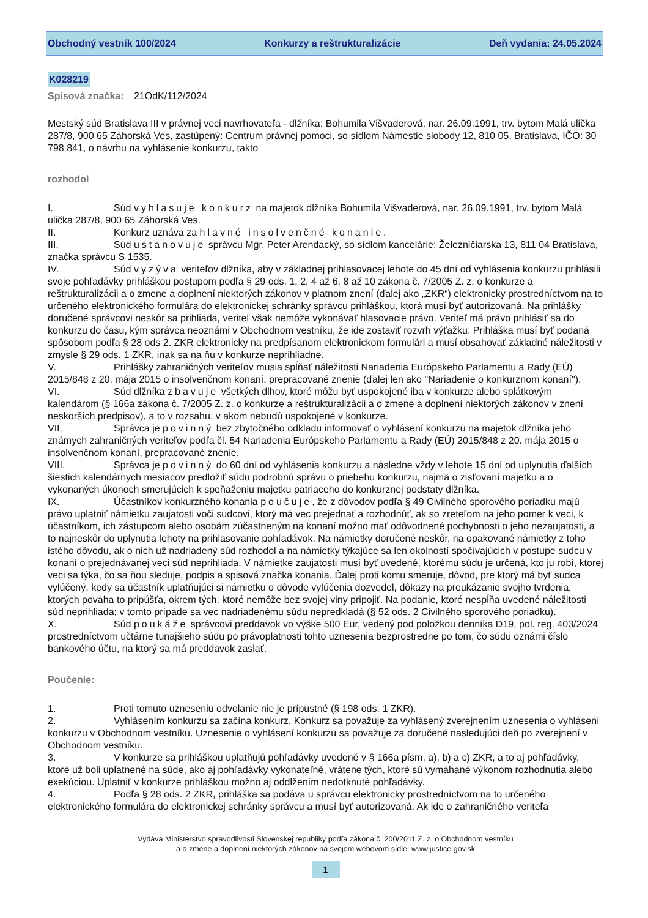Obchodný vestník 100/2024 Konkurzy a reštrukturalizácie Deň vydania: 24.05.2024
K028219
Spisová značka: 21OdK/112/2024
Mestský súd Bratislava III v právnej veci navrhovateľa - dlžníka: Bohumila Višvaderová, nar. 26.09.1991, trv. bytom Malá ulička 287/8, 900 65 Záhorská Ves, zastúpený: Centrum právnej pomoci, so sídlom Námestie slobody 12, 810 05, Bratislava, IČO: 30 798 841, o návrhu na vyhlásenie konkurzu, takto
rozhodol
I. Súd vyhlasuje konkurz na majetok dlžníka Bohumila Višvaderová, nar. 26.09.1991, trv. bytom Malá ulička 287/8, 900 65 Záhorská Ves.
II. Konkurz uznáva za hlavné insolvenčné konanie.
III. Súd ustanovuje správcu Mgr. Peter Arendacký, so sídlom kancelárie: Železničiarska 13, 811 04 Bratislava, značka správcu S 1535.
IV. Súd vyzýva veriteľov dlžníka, aby v základnej prihlasovacej lehote do 45 dní od vyhlásenia konkurzu prihlásili svoje pohľadávky prihláškou postupom podľa § 29 ods. 1, 2, 4 až 6, 8 až 10 zákona č. 7/2005 Z. z. o konkurze a reštrukturalizácii a o zmene a doplnení niektorých zákonov v platnom znení (ďalej ako „ZKR“) elektronicky prostredníctvom na to určeného elektronického formulára do elektronickej schránky správcu prihláškou, ktorá musí byť autorizovaná. Na prihlášky doručené správcovi neskôr sa prihliada, veriteľ však nemôže vykonávať hlasovacie právo. Veriteľ má právo prihlásiť sa do konkurzu do času, kým správca neoznámi v Obchodnom vestníku, že ide zostaviť rozvrh výťažku. Prihláška musí byť podaná spôsobom podľa § 28 ods 2. ZKR elektronicky na predpísanom elektronickom formulári a musí obsahovať základné náležitosti v zmysle § 29 ods. 1 ZKR, inak sa na ňu v konkurze neprihliadne.
V. Prihlášky zahraničných veriteľov musia spĺňať náležitosti Nariadenia Európskeho Parlamentu a Rady (EÚ) 2015/848 z 20. mája 2015 o insolvenčnom konaní, prepracované znenie (ďalej len ako "Nariadenie o konkurznom konaní").
VI. Súd dlžníka zbavuje všetkých dlhov, ktoré môžu byť uspokojené iba v konkurze alebo splátkovým kalendárom (§ 166a zákona č. 7/2005 Z. z. o konkurze a reštrukturalizácii a o zmene a doplnení niektorých zákonov v znení neskorších predpisov), a to v rozsahu, v akom nebudú uspokojené v konkurze.
VII. Správca je povinný bez zbytočného odkladu informovať o vyhlásení konkurzu na majetok dlžníka jeho známych zahraničných veriteľov podľa čl. 54 Nariadenia Európskeho Parlamentu a Rady (EÚ) 2015/848 z 20. mája 2015 o insolvenčnom konaní, prepracované znenie.
VIII. Správca je povinný do 60 dní od vyhlásenia konkurzu a následne vždy v lehote 15 dní od uplynutia ďalších šiestich kalendárnych mesiacov predložiť súdu podrobnú správu o priebehu konkurzu, najmä o zisťovaní majetku a o vykonaných úkonoch smerujúcich k speňaženiu majetku patriaceho do konkurznej podstaty dlžníka.
IX. Účastníkov konkurzného konania poučuje, že z dôvodov podľa § 49 Civilného sporového poriadku majú právo uplatniť námietku zaujatosti voči sudcovi, ktorý má vec prejednať a rozhodnúť, ak so zreteľom na jeho pomer k veci, k účastníkom, ich zástupcom alebo osobám zúčastneným na konaní možno mať odôvodnené pochybnosti o jeho nezaujatosti, a to najneskôr do uplynutia lehoty na prihlasovanie pohľadávok. Na námietky doručené neskôr, na opakované námietky z toho istého dôvodu, ak o nich už nadriadený súd rozhodol a na námietky týkajúce sa len okolností spočívajúcich v postupe sudcu v konaní o prejednávanej veci súd neprihliada. V námietke zaujatosti musí byť uvedené, ktorému súdu je určená, kto ju robí, ktorej veci sa týka, čo sa ňou sleduje, podpis a spisová značka konania. Ďalej proti komu smeruje, dôvod, pre ktorý má byť sudca vylúčený, kedy sa účastník uplatňujúci si námietku o dôvode vylúčenia dozvedel, dôkazy na preukázanie svojho tvrdenia, ktorých povaha to pripúšťa, okrem tých, ktoré nemôže bez svojej viny pripojiť. Na podanie, ktoré nespĺňa uvedené náležitosti súd neprihliada; v tomto prípade sa vec nadriadenému súdu nepredkladá (§ 52 ods. 2 Civilného sporového poriadku).
X. Súd poukáže správcovi preddavok vo výške 500 Eur, vedený pod položkou denníka D19, pol. reg. 403/2024 prostredníctvom učtárne tunajšieho súdu po právoplatnosti tohto uznesenia bezprostredne po tom, čo súdu oznámi číslo bankového účtu, na ktorý sa má preddavok zaslať.
Poučenie:
1. Proti tomuto uzneseniu odvolanie nie je prípustné (§ 198 ods. 1 ZKR).
2. Vyhlásením konkurzu sa začína konkurz. Konkurz sa považuje za vyhlásený zverejnením uznesenia o vyhlásení konkurzu v Obchodnom vestníku. Uznesenie o vyhlásení konkurzu sa považuje za doručené nasledujúci deň po zverejnení v Obchodnom vestníku.
3. V konkurze sa prihláškou uplatňujú pohľadávky uvedené v § 166a písm. a), b) a c) ZKR, a to aj pohľadávky, ktoré už boli uplatnené na súde, ako aj pohľadávky vykonateľné, vrátene tých, ktoré sú vymáhané výkonom rozhodnutia alebo exekúciou. Uplatniť v konkurze prihláškou možno aj oddlžením nedotknuté pohľadávky.
4. Podľa § 28 ods. 2 ZKR, prihláška sa podáva u správcu elektronicky prostredníctvom na to určeného elektronického formulára do elektronickej schránky správcu a musí byť autorizovaná. Ak ide o zahraničného veriteľa
Vydáva Ministerstvo spravodlivosti Slovenskej republiky podľa zákona č. 200/2011 Z. z. o Obchodnom vestníku
a o zmene a doplnení niektorých zákonov na svojom webovom sídle: www.justice.gov.sk
1